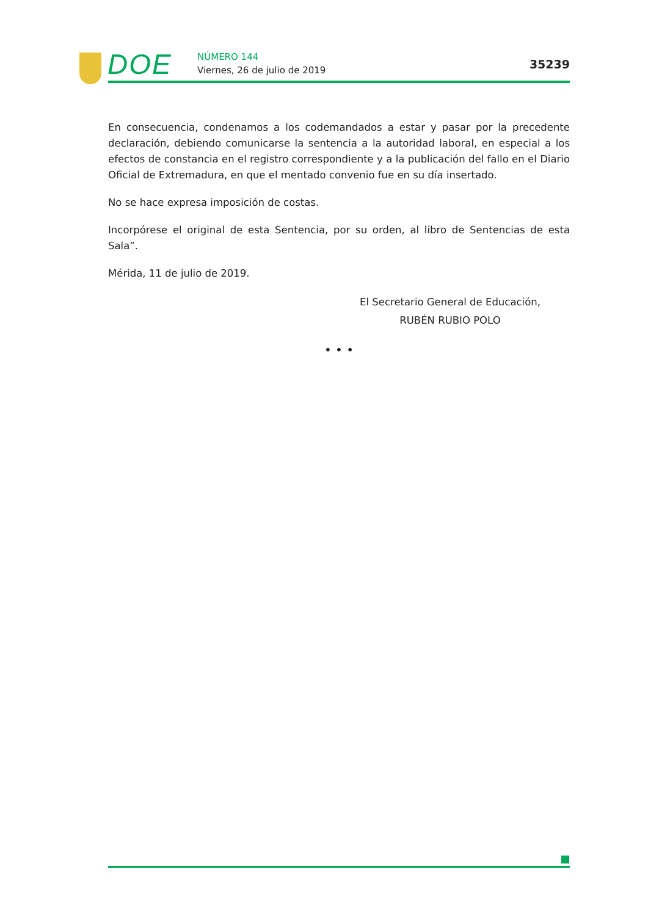DOE NÚMERO 144
Viernes, 26 de julio de 2019 35239
En consecuencia, condenamos a los codemandados a estar y pasar por la precedente declaración, debiendo comunicarse la sentencia a la autoridad laboral, en especial a los efectos de constancia en el registro correspondiente y a la publicación del fallo en el Diario Oficial de Extremadura, en que el mentado convenio fue en su día insertado.
No se hace expresa imposición de costas.
Incorpórese el original de esta Sentencia, por su orden, al libro de Sentencias de esta Sala”.
Mérida, 11 de julio de 2019.
El Secretario General de Educación,
RUBÉN RUBIO POLO
• • •